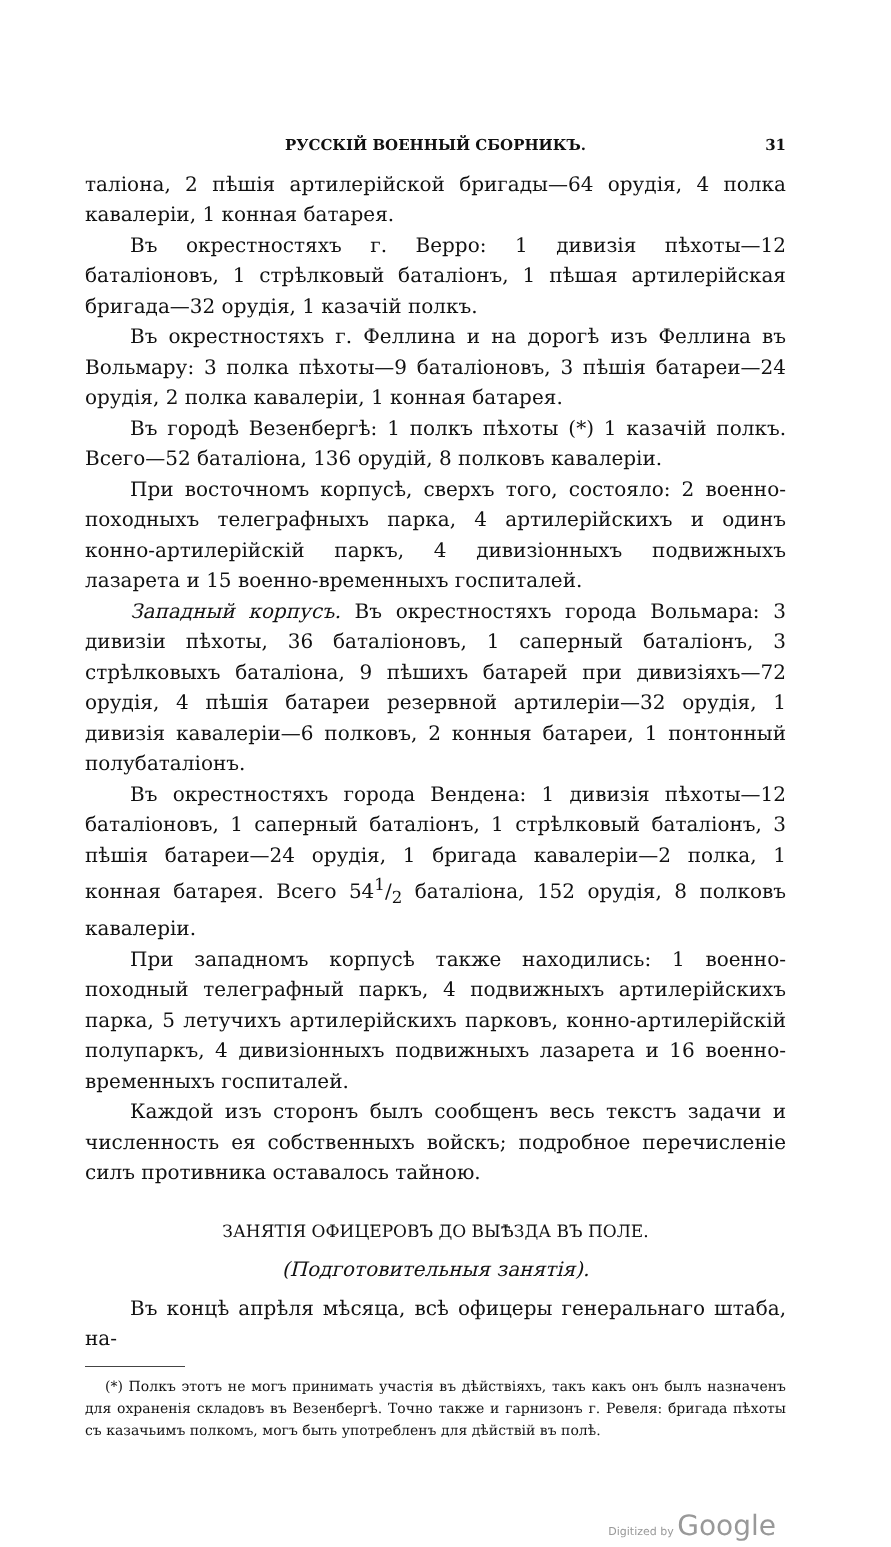РУССКІЙ ВОЕННЫЙ СБОРНИКЪ. 31
таліона, 2 пѣшія артилерійской бригады—64 орудія, 4 полка кавалеріи, 1 конная батарея.
Въ окрестностяхъ г. Верро: 1 дивизія пѣхоты—12 баталіоновъ, 1 стрѣлковый баталіонъ, 1 пѣшая артилерійская бригада—32 орудія, 1 казачій полкъ.
Въ окрестностяхъ г. Феллина и на дорогѣ изъ Феллина въ Вольмару: 3 полка пѣхоты—9 баталіоновъ, 3 пѣшія батареи—24 орудія, 2 полка кавалеріи, 1 конная батарея.
Въ городѣ Везенбергѣ: 1 полкъ пѣхоты (*) 1 казачій полкъ. Всего—52 баталіона, 136 орудій, 8 полковъ кавалеріи.
При восточномъ корпусѣ, сверхъ того, состояло: 2 военно-походныхъ телеграфныхъ парка, 4 артилерійскихъ и одинъ конно-артилерійскій паркъ, 4 дивизіонныхъ подвижныхъ лазарета и 15 военно-временныхъ госпиталей.
Западный корпусъ. Въ окрестностяхъ города Вольмара: 3 дивизіи пѣхоты, 36 баталіоновъ, 1 саперный баталіонъ, 3 стрѣлковыхъ баталіона, 9 пѣшихъ батарей при дивизіяхъ—72 орудія, 4 пѣшія батареи резервной артилеріи—32 орудія, 1 дивизія кавалеріи—6 полковъ, 2 конныя батареи, 1 понтонный полубаталіонъ.
Въ окрестностяхъ города Вендена: 1 дивизія пѣхоты—12 баталіоновъ, 1 саперный баталіонъ, 1 стрѣлковый баталіонъ, 3 пѣшія батареи—24 орудія, 1 бригада кавалеріи—2 полка, 1 конная батарея. Всего 541/2 баталіона, 152 орудія, 8 полковъ кавалеріи.
При западномъ корпусѣ также находились: 1 военно-походный телеграфный паркъ, 4 подвижныхъ артилерійскихъ парка, 5 летучихъ артилерійскихъ парковъ, конно-артилерійскій полупаркъ, 4 дивизіонныхъ подвижныхъ лазарета и 16 военно-временныхъ госпиталей.
Каждой изъ сторонъ былъ сообщенъ весь текстъ задачи и численность ея собственныхъ войскъ; подробное перечисленіе силъ противника оставалось тайною.
ЗАНЯТІЯ ОФИЦЕРОВЪ ДО ВЫѢЗДА ВЪ ПОЛЕ.
(Подготовительныя занятія).
Въ концѣ апрѣля мѣсяца, всѣ офицеры генеральнаго штаба, на-
(*) Полкъ этотъ не могъ принимать участія въ дѣйствіяхъ, такъ какъ онъ былъ назначенъ для охраненія складовъ въ Везенбергѣ. Точно также и гарнизонъ г. Ревеля: бригада пѣхоты съ казачьимъ полкомъ, могъ быть употребленъ для дѣйствій въ полѣ.
Digitized by Google